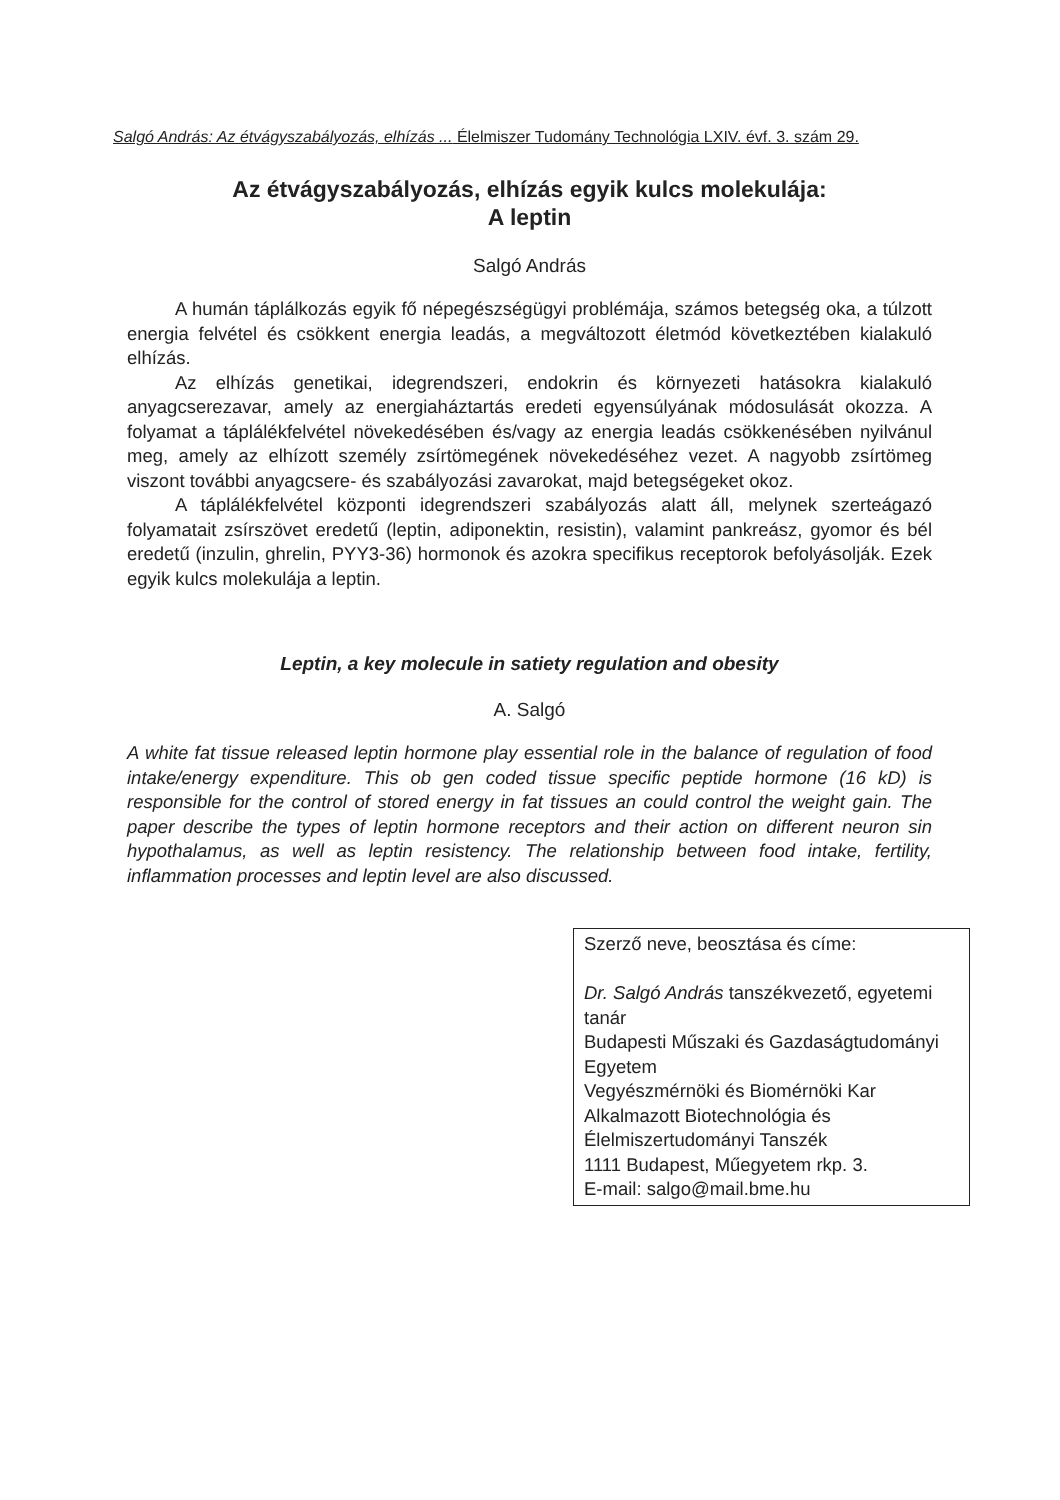Salgó András: Az étvágyszabályozás, elhízás ... Élelmiszer Tudomány Technológia LXIV. évf. 3. szám 29.
Az étvágyszabályozás, elhízás egyik kulcs molekulája:
A leptin
Salgó András
A humán táplálkozás egyik fő népegészségügyi problémája, számos betegség oka, a túlzott energia felvétel és csökkent energia leadás, a megváltozott életmód következtében kialakuló elhízás.
Az elhízás genetikai, idegrendszeri, endokrin és környezeti hatásokra kialakuló anyagcserezavar, amely az energiaháztartás eredeti egyensúlyának módosulását okozza. A folyamat a táplálékfelvétel növekedésében és/vagy az energia leadás csökkenésében nyilvánul meg, amely az elhízott személy zsírtömegének növekedéséhez vezet. A nagyobb zsírtömeg viszont további anyagcsere- és szabályozási zavarokat, majd betegségeket okoz.
A táplálékfelvétel központi idegrendszeri szabályozás alatt áll, melynek szerteágazó folyamatait zsírszövet eredetű (leptin, adiponektin, resistin), valamint pankreász, gyomor és bél eredetű (inzulin, ghrelin, PYY3-36) hormonok és azokra specifikus receptorok befolyásolják. Ezek egyik kulcs molekulája a leptin.
Leptin, a key molecule in satiety regulation and obesity
A. Salgó
A white fat tissue released leptin hormone play essential role in the balance of regulation of food intake/energy expenditure. This ob gen coded tissue specific peptide hormone (16 kD) is responsible for the control of stored energy in fat tissues an could control the weight gain. The paper describe the types of leptin hormone receptors and their action on different neuron sin hypothalamus, as well as leptin resistency. The relationship between food intake, fertility, inflammation processes and leptin level are also discussed.
Szerző neve, beosztása és címe:
Dr. Salgó András tanszékvezető, egyetemi tanár
Budapesti Műszaki és Gazdaságtudományi Egyetem
Vegyészmérnöki és Biomérnöki Kar
Alkalmazott Biotechnológia és Élelmiszertudományi Tanszék
1111 Budapest, Műegyetem rkp. 3.
E-mail: salgo@mail.bme.hu